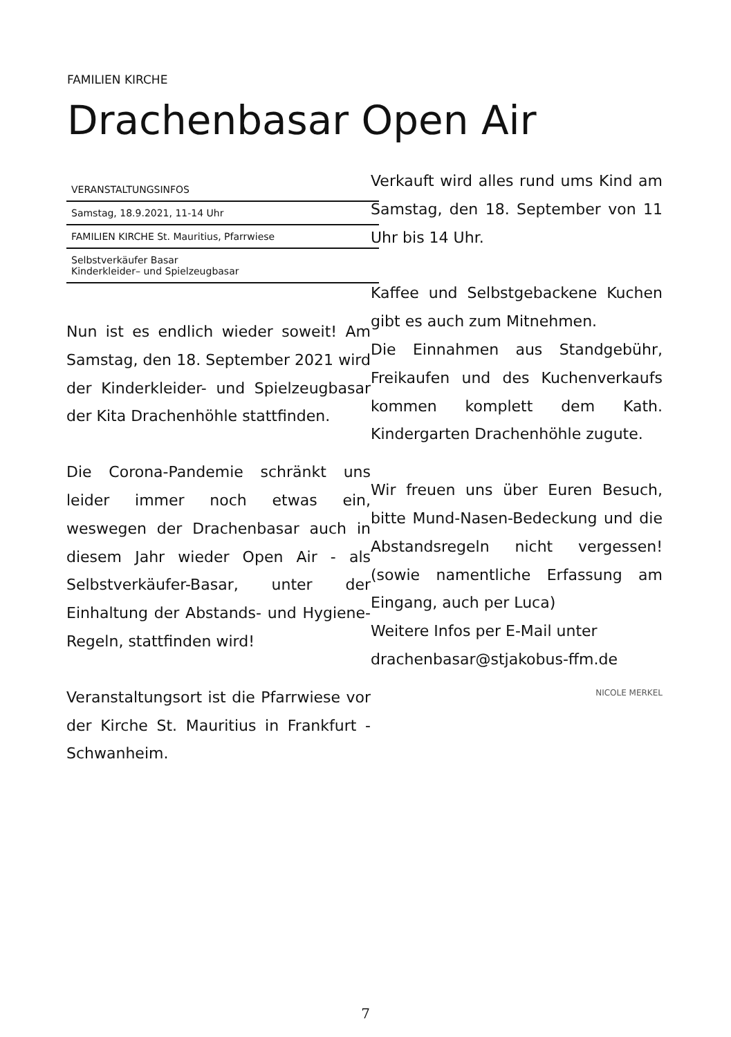FAMILIEN KIRCHE
Drachenbasar Open Air
VERANSTALTUNGSINFOS
Samstag, 18.9.2021, 11-14 Uhr
FAMILIEN KIRCHE St. Mauritius, Pfarrwiese
Selbstverkäufer Basar
Kinderkleider– und Spielzeugbasar
Nun ist es endlich wieder soweit! Am Samstag, den 18. September 2021 wird der Kinderkleider- und Spielzeugbasar der Kita Drachenhöhle stattfinden.
Die Corona-Pandemie schränkt uns leider immer noch etwas ein, weswegen der Drachenbasar auch in diesem Jahr wieder Open Air - als Selbstverkäufer-Basar, unter der Einhaltung der Abstands- und Hygiene-Regeln, stattfinden wird!
Veranstaltungsort ist die Pfarrwiese vor der Kirche St. Mauritius in Frankfurt - Schwanheim.
Verkauft wird alles rund ums Kind am Samstag, den 18. September von 11 Uhr bis 14 Uhr.
Kaffee und Selbstgebackene Kuchen gibt es auch zum Mitnehmen.
Die Einnahmen aus Standgebühr, Freikaufen und des Kuchenverkaufs kommen komplett dem Kath. Kindergarten Drachenhöhle zugute.
Wir freuen uns über Euren Besuch, bitte Mund-Nasen-Bedeckung und die Abstandsregeln nicht vergessen! (sowie namentliche Erfassung am Eingang, auch per Luca)
Weitere Infos per E-Mail unter
drachenbasar@stjakobus-ffm.de
NICOLE MERKEL
7